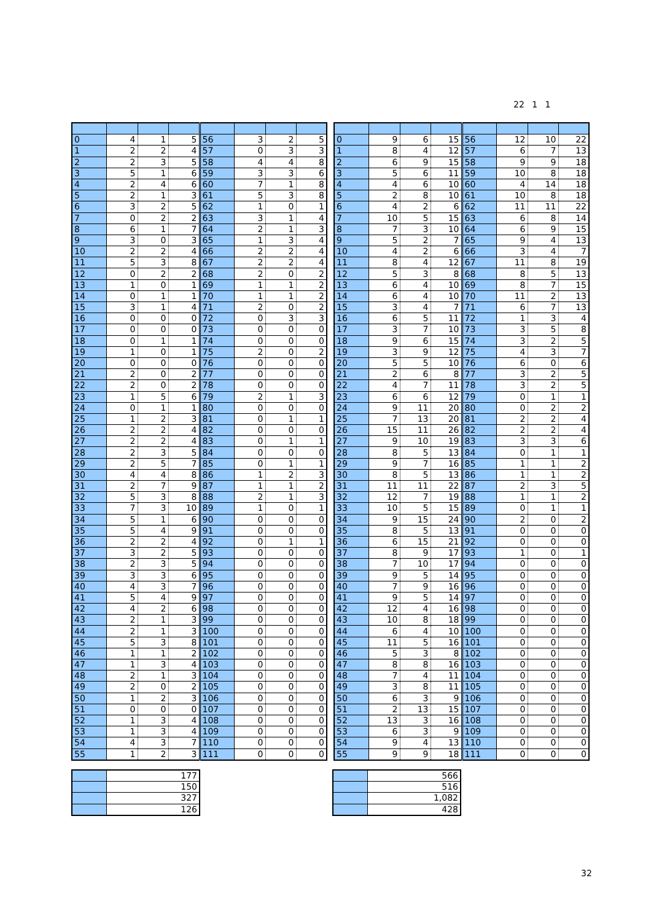22 1 1
| 0 | 4 | 1 | 5 | 56 | 3 | 2 | 5 |
| 1 | 2 | 2 | 4 | 57 | 0 | 3 | 3 |
| 2 | 2 | 3 | 5 | 58 | 4 | 4 | 8 |
| 3 | 5 | 1 | 6 | 59 | 3 | 3 | 6 |
| 4 | 2 | 4 | 6 | 60 | 7 | 1 | 8 |
| 5 | 2 | 1 | 3 | 61 | 5 | 3 | 8 |
| 6 | 3 | 2 | 5 | 62 | 1 | 0 | 1 |
| 7 | 0 | 2 | 2 | 63 | 3 | 1 | 4 |
| 8 | 6 | 1 | 7 | 64 | 2 | 1 | 3 |
| 9 | 3 | 0 | 3 | 65 | 1 | 3 | 4 |
| 10 | 2 | 2 | 4 | 66 | 2 | 2 | 4 |
| 11 | 5 | 3 | 8 | 67 | 2 | 2 | 4 |
| 12 | 0 | 2 | 2 | 68 | 2 | 0 | 2 |
| 13 | 1 | 0 | 1 | 69 | 1 | 1 | 2 |
| 14 | 0 | 1 | 1 | 70 | 1 | 1 | 2 |
| 15 | 3 | 1 | 4 | 71 | 2 | 0 | 2 |
| 16 | 0 | 0 | 0 | 72 | 0 | 3 | 3 |
| 17 | 0 | 0 | 0 | 73 | 0 | 0 | 0 |
| 18 | 0 | 1 | 1 | 74 | 0 | 0 | 0 |
| 19 | 1 | 0 | 1 | 75 | 2 | 0 | 2 |
| 20 | 0 | 0 | 0 | 76 | 0 | 0 | 0 |
| 21 | 2 | 0 | 2 | 77 | 0 | 0 | 0 |
| 22 | 2 | 0 | 2 | 78 | 0 | 0 | 0 |
| 23 | 1 | 5 | 6 | 79 | 2 | 1 | 3 |
| 24 | 0 | 1 | 1 | 80 | 0 | 0 | 0 |
| 25 | 1 | 2 | 3 | 81 | 0 | 1 | 1 |
| 26 | 2 | 2 | 4 | 82 | 0 | 0 | 0 |
| 27 | 2 | 2 | 4 | 83 | 0 | 1 | 1 |
| 28 | 2 | 3 | 5 | 84 | 0 | 0 | 0 |
| 29 | 2 | 5 | 7 | 85 | 0 | 1 | 1 |
| 30 | 4 | 4 | 8 | 86 | 1 | 2 | 3 |
| 31 | 2 | 7 | 9 | 87 | 1 | 1 | 2 |
| 32 | 5 | 3 | 8 | 88 | 2 | 1 | 3 |
| 33 | 7 | 3 | 10 | 89 | 1 | 0 | 1 |
| 34 | 5 | 1 | 6 | 90 | 0 | 0 | 0 |
| 35 | 5 | 4 | 9 | 91 | 0 | 0 | 0 |
| 36 | 2 | 2 | 4 | 92 | 0 | 1 | 1 |
| 37 | 3 | 2 | 5 | 93 | 0 | 0 | 0 |
| 38 | 2 | 3 | 5 | 94 | 0 | 0 | 0 |
| 39 | 3 | 3 | 6 | 95 | 0 | 0 | 0 |
| 40 | 4 | 3 | 7 | 96 | 0 | 0 | 0 |
| 41 | 5 | 4 | 9 | 97 | 0 | 0 | 0 |
| 42 | 4 | 2 | 6 | 98 | 0 | 0 | 0 |
| 43 | 2 | 1 | 3 | 99 | 0 | 0 | 0 |
| 44 | 2 | 1 | 3 | 100 | 0 | 0 | 0 |
| 45 | 5 | 3 | 8 | 101 | 0 | 0 | 0 |
| 46 | 1 | 1 | 2 | 102 | 0 | 0 | 0 |
| 47 | 1 | 3 | 4 | 103 | 0 | 0 | 0 |
| 48 | 2 | 1 | 3 | 104 | 0 | 0 | 0 |
| 49 | 2 | 0 | 2 | 105 | 0 | 0 | 0 |
| 50 | 1 | 2 | 3 | 106 | 0 | 0 | 0 |
| 51 | 0 | 0 | 0 | 107 | 0 | 0 | 0 |
| 52 | 1 | 3 | 4 | 108 | 0 | 0 | 0 |
| 53 | 1 | 3 | 4 | 109 | 0 | 0 | 0 |
| 54 | 4 | 3 | 7 | 110 | 0 | 0 | 0 |
| 55 | 1 | 2 | 3 | 111 | 0 | 0 | 0 |
| 0 | 9 | 6 | 15 | 56 | 12 | 10 | 22 |
| 1 | 8 | 4 | 12 | 57 | 6 | 7 | 13 |
| 2 | 6 | 9 | 15 | 58 | 9 | 9 | 18 |
| 3 | 5 | 6 | 11 | 59 | 10 | 8 | 18 |
| 4 | 4 | 6 | 10 | 60 | 4 | 14 | 18 |
| 5 | 2 | 8 | 10 | 61 | 10 | 8 | 18 |
| 6 | 4 | 2 | 6 | 62 | 11 | 11 | 22 |
| 7 | 10 | 5 | 15 | 63 | 6 | 8 | 14 |
| 8 | 7 | 3 | 10 | 64 | 6 | 9 | 15 |
| 9 | 5 | 2 | 7 | 65 | 9 | 4 | 13 |
| 10 | 4 | 2 | 6 | 66 | 3 | 4 | 7 |
| 11 | 8 | 4 | 12 | 67 | 11 | 8 | 19 |
| 12 | 5 | 3 | 8 | 68 | 8 | 5 | 13 |
| 13 | 6 | 4 | 10 | 69 | 8 | 7 | 15 |
| 14 | 6 | 4 | 10 | 70 | 11 | 2 | 13 |
| 15 | 3 | 4 | 7 | 71 | 6 | 7 | 13 |
| 16 | 6 | 5 | 11 | 72 | 1 | 3 | 4 |
| 17 | 3 | 7 | 10 | 73 | 3 | 5 | 8 |
| 18 | 9 | 6 | 15 | 74 | 3 | 2 | 5 |
| 19 | 3 | 9 | 12 | 75 | 4 | 3 | 7 |
| 20 | 5 | 5 | 10 | 76 | 6 | 0 | 6 |
| 21 | 2 | 6 | 8 | 77 | 3 | 2 | 5 |
| 22 | 4 | 7 | 11 | 78 | 3 | 2 | 5 |
| 23 | 6 | 6 | 12 | 79 | 0 | 1 | 1 |
| 24 | 9 | 11 | 20 | 80 | 0 | 2 | 2 |
| 25 | 7 | 13 | 20 | 81 | 2 | 2 | 4 |
| 26 | 15 | 11 | 26 | 82 | 2 | 2 | 4 |
| 27 | 9 | 10 | 19 | 83 | 3 | 3 | 6 |
| 28 | 8 | 5 | 13 | 84 | 0 | 1 | 1 |
| 29 | 9 | 7 | 16 | 85 | 1 | 1 | 2 |
| 30 | 8 | 5 | 13 | 86 | 1 | 1 | 2 |
| 31 | 11 | 11 | 22 | 87 | 2 | 3 | 5 |
| 32 | 12 | 7 | 19 | 88 | 1 | 1 | 2 |
| 33 | 10 | 5 | 15 | 89 | 0 | 1 | 1 |
| 34 | 9 | 15 | 24 | 90 | 2 | 0 | 2 |
| 35 | 8 | 5 | 13 | 91 | 0 | 0 | 0 |
| 36 | 6 | 15 | 21 | 92 | 0 | 0 | 0 |
| 37 | 8 | 9 | 17 | 93 | 1 | 0 | 1 |
| 38 | 7 | 10 | 17 | 94 | 0 | 0 | 0 |
| 39 | 9 | 5 | 14 | 95 | 0 | 0 | 0 |
| 40 | 7 | 9 | 16 | 96 | 0 | 0 | 0 |
| 41 | 9 | 5 | 14 | 97 | 0 | 0 | 0 |
| 42 | 12 | 4 | 16 | 98 | 0 | 0 | 0 |
| 43 | 10 | 8 | 18 | 99 | 0 | 0 | 0 |
| 44 | 6 | 4 | 10 | 100 | 0 | 0 | 0 |
| 45 | 11 | 5 | 16 | 101 | 0 | 0 | 0 |
| 46 | 5 | 3 | 8 | 102 | 0 | 0 | 0 |
| 47 | 8 | 8 | 16 | 103 | 0 | 0 | 0 |
| 48 | 7 | 4 | 11 | 104 | 0 | 0 | 0 |
| 49 | 3 | 8 | 11 | 105 | 0 | 0 | 0 |
| 50 | 6 | 3 | 9 | 106 | 0 | 0 | 0 |
| 51 | 2 | 13 | 15 | 107 | 0 | 0 | 0 |
| 52 | 13 | 3 | 16 | 108 | 0 | 0 | 0 |
| 53 | 6 | 3 | 9 | 109 | 0 | 0 | 0 |
| 54 | 9 | 4 | 13 | 110 | 0 | 0 | 0 |
| 55 | 9 | 9 | 18 | 111 | 0 | 0 | 0 |
| | 177 |
| | 150 |
| | 327 |
| | 126 |
| | 566 |
| | 516 |
| | 1,082 |
| | 428 |
32